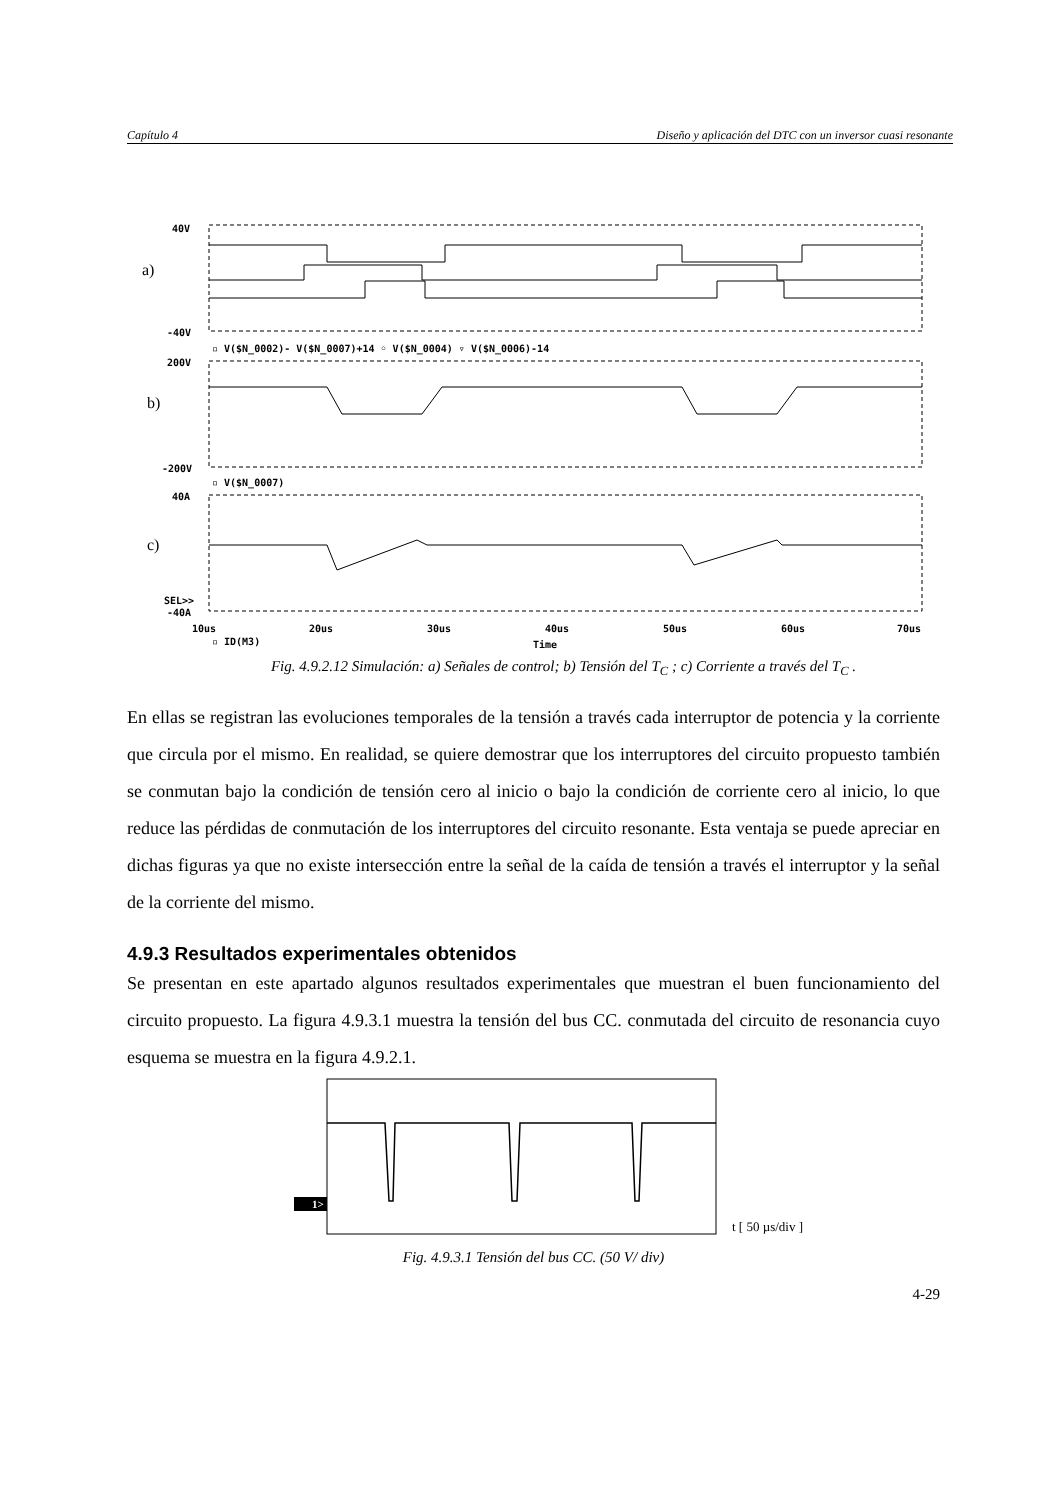Capítulo 4 Diseño y aplicación del DTC con un inversor cuasi resonante
40V
-40V
▫ V($N_0002)- V($N_0007)+14 ◦ V($N_0004) ▿ V($N_0006)-14
200V
-200V
▫ V($N_0007)
40A
SEL>>
-40A
10us
20us
30us
40us
50us
60us
70us
▫ ID(M3)
a)
b)
c)
Time
Fig. 4.9.2.12 Simulación: a) Señales de control; b) Tensión del T<sub>C</sub> ; c) Corriente a través del T<sub>C</sub> .
En ellas se registran las evoluciones temporales de la tensión a través cada interruptor de potencia y la corriente que circula por el mismo. En realidad, se quiere demostrar que los interruptores del circuito propuesto también se conmutan bajo la condición de tensión cero al inicio o bajo la condición de corriente cero al inicio, lo que reduce las pérdidas de conmutación de los interruptores del circuito resonante. Esta ventaja se puede apreciar en dichas figuras ya que no existe intersección entre la señal de la caída de tensión a través el interruptor y la señal de la corriente del mismo.
4.9.3 Resultados experimentales obtenidos
Se presentan en este apartado algunos resultados experimentales que muestran el buen funcionamiento del circuito propuesto. La figura 4.9.3.1 muestra la tensión del bus CC. conmutada del circuito de resonancia cuyo esquema se muestra en la figura 4.9.2.1.
1>
t [ 50 µs/div ]
Fig. 4.9.3.1 Tensión del bus CC. (50 V/ div)
4-29